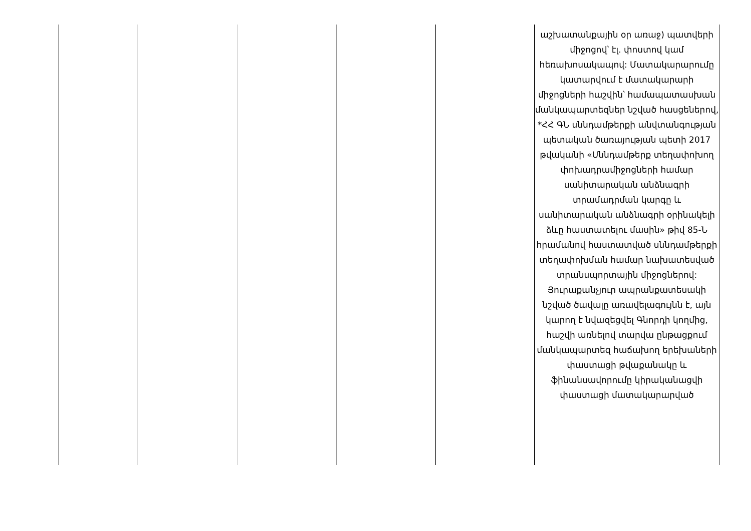| | | | | | աշխատանքային օր առաջ) պատվերի միջոցով՝ էլ. փոստով կամ հեռախոսակապով: Մատակարարումը կատարվում է մատակարարի միջոցների հաշվին՝ համապատասխան մանկապարտեզներ նշված հասցեներով, *ՀՀ ԳՆ սննդամթերքի անվտանգության պետական ծառայության պետի 2017 թվականի «Սննդամթերք տեղափոխող փոխադրամիջոցների համար սանիտարական անձնագրի տրամադրման կարգը և սանիտարական անձնագրի օրինակելի ձևը հաստատելու մասին» թիվ 85-Ն հրամանով հաստատված սննդամթերքի տեղափոխման համար նախատեսված տրանսպորտային միջոցներով: Յուրաքանչյուր ապրանքատեսակի նշված ծավալը առավելագույնն է, այն կարող է նվազեցվել Գնորդի կողմից, հաշվի առնելով տարվա ընթացքում մանկապարտեզ հաճախող երեխաների փաստացի թվաքանակը և ֆինանսավորումը կիրականացվի փաստացի մատակարարված |